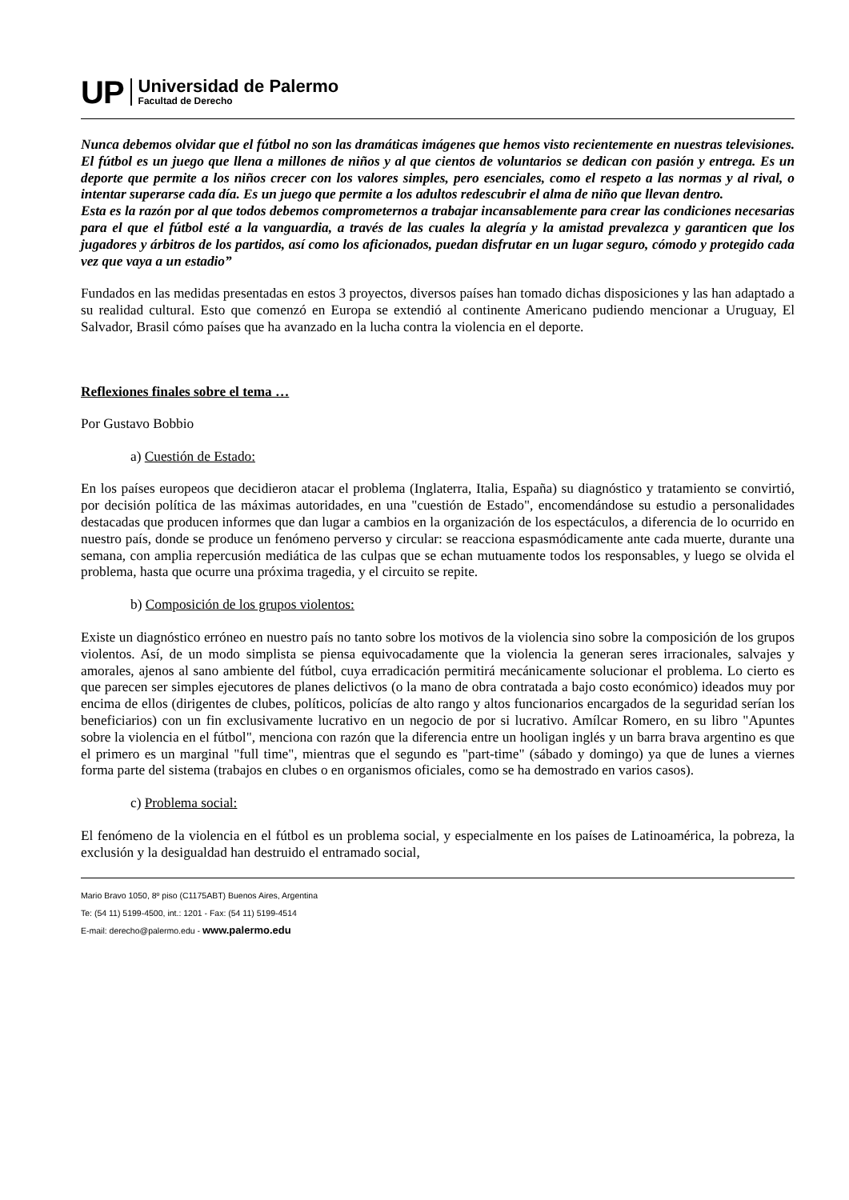UP
Universidad de Palermo
Facultad de Derecho
Nunca debemos olvidar que el fútbol no son las dramáticas imágenes que hemos visto recientemente en nuestras televisiones. El fútbol es un juego que llena a millones de niños y al que cientos de voluntarios se dedican con pasión y entrega. Es un deporte que permite a los niños crecer con los valores simples, pero esenciales, como el respeto a las normas y al rival, o intentar superarse cada día. Es un juego que permite a los adultos redescubrir el alma de niño que llevan dentro.
Esta es la razón por al que todos debemos comprometernos a trabajar incansablemente para crear las condiciones necesarias para el que el fútbol esté a la vanguardia, a través de las cuales la alegría y la amistad prevalezca y garanticen que los jugadores y árbitros de los partidos, así como los aficionados, puedan disfrutar en un lugar seguro, cómodo y protegido cada vez que vaya a un estadio”
Fundados en las medidas presentadas en estos 3 proyectos, diversos países han tomado dichas disposiciones y las han adaptado a su realidad cultural. Esto que comenzó en Europa se extendió al continente Americano pudiendo mencionar a Uruguay, El Salvador, Brasil cómo países que ha avanzado en la lucha contra la violencia en el deporte.
Reflexiones finales sobre el tema …
Por Gustavo Bobbio
a) Cuestión de Estado:
En los países europeos que decidieron atacar el problema (Inglaterra, Italia, España) su diagnóstico y tratamiento se convirtió, por decisión política de las máximas autoridades, en una "cuestión de Estado", encomendándose su estudio a personalidades destacadas que producen informes que dan lugar a cambios en la organización de los espectáculos, a diferencia de lo ocurrido en nuestro país, donde se produce un fenómeno perverso y circular: se reacciona espasmódicamente ante cada muerte, durante una semana, con amplia repercusión mediática de las culpas que se echan mutuamente todos los responsables, y luego se olvida el problema, hasta que ocurre una próxima tragedia, y el circuito se repite.
b) Composición de los grupos violentos:
Existe un diagnóstico erróneo en nuestro país no tanto sobre los motivos de la violencia sino sobre la composición de los grupos violentos. Así, de un modo simplista se piensa equivocadamente que la violencia la generan seres irracionales, salvajes y amorales, ajenos al sano ambiente del fútbol, cuya erradicación permitirá mecánicamente solucionar el problema. Lo cierto es que parecen ser simples ejecutores de planes delictivos (o la mano de obra contratada a bajo costo económico) ideados muy por encima de ellos (dirigentes de clubes, políticos, policías de alto rango y altos funcionarios encargados de la seguridad serían los beneficiarios) con un fin exclusivamente lucrativo en un negocio de por si lucrativo. Amílcar Romero, en su libro "Apuntes sobre la violencia en el fútbol", menciona con razón que la diferencia entre un hooligan inglés y un barra brava argentino es que el primero es un marginal "full time", mientras que el segundo es "part-time" (sábado y domingo) ya que de lunes a viernes forma parte del sistema (trabajos en clubes o en organismos oficiales, como se ha demostrado en varios casos).
c) Problema social:
El fenómeno de la violencia en el fútbol es un problema social, y especialmente en los países de Latinoamérica, la pobreza, la exclusión y la desigualdad han destruido el entramado social,
Mario Bravo 1050, 8º piso (C1175ABT) Buenos Aires, Argentina
Te: (54 11) 5199-4500, int.: 1201 - Fax: (54 11) 5199-4514
E-mail: derecho@palermo.edu - www.palermo.edu